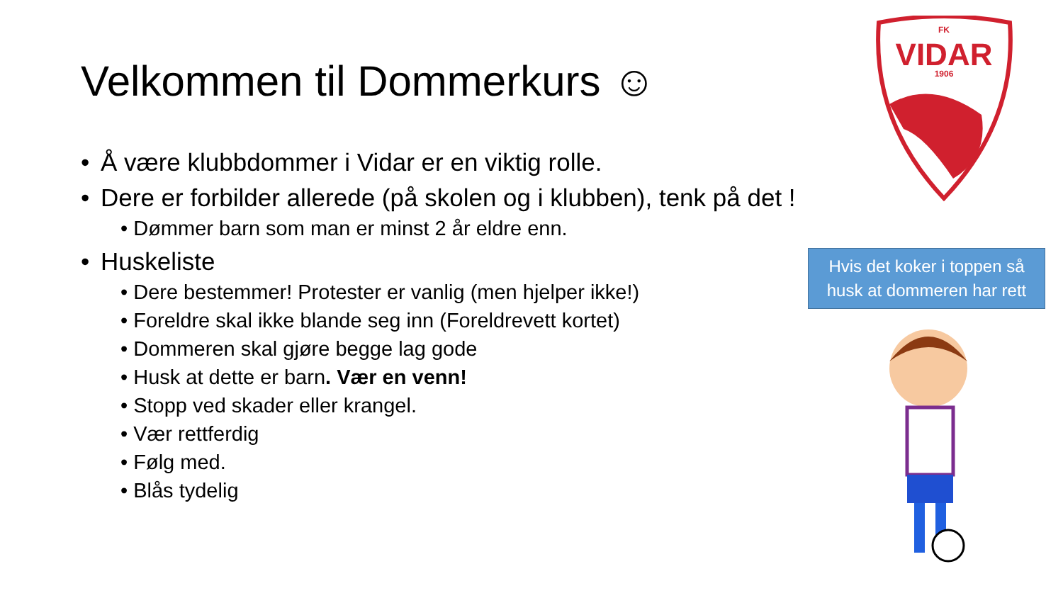Velkommen til Dommerkurs ☺
• Å være klubbdommer i Vidar er en viktig rolle.
• Dere er forbilder allerede (på skolen og i klubben), tenk på det !
• Dømmer barn som man er minst 2 år eldre enn.
• Huskeliste
• Dere bestemmer! Protester er vanlig (men hjelper ikke!)
• Foreldre skal ikke blande seg inn (Foreldrevett kortet)
• Dommeren skal gjøre begge lag gode
• Husk at dette er barn. Vær en venn!
• Stopp ved skader eller krangel.
• Vær rettferdig
• Følg med.
• Blås tydelig
FK
VIDAR
1906
Hvis det koker i toppen så
husk at dommeren har rett